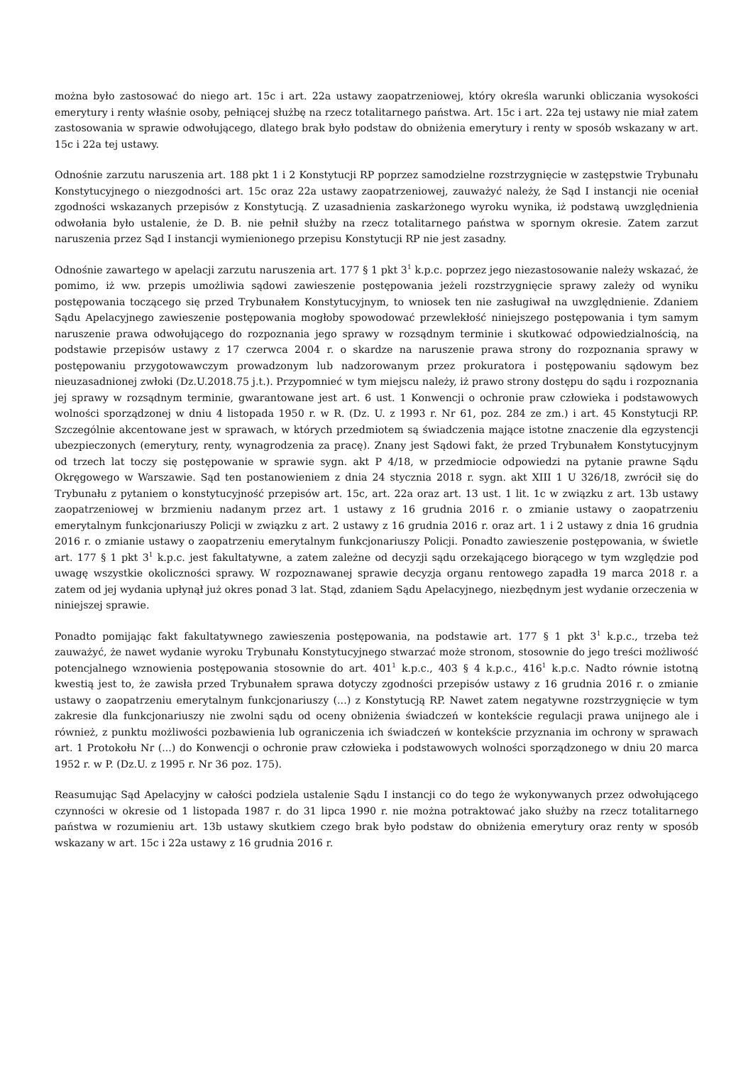można było zastosować do niego art. 15c i art. 22a ustawy zaopatrzeniowej, który określa warunki obliczania wysokości emerytury i renty właśnie osoby, pełniącej służbę na rzecz totalitarnego państwa. Art. 15c i art. 22a tej ustawy nie miał zatem zastosowania w sprawie odwołującego, dlatego brak było podstaw do obniżenia emerytury i renty w sposób wskazany w art. 15c i 22a tej ustawy.
Odnośnie zarzutu naruszenia art. 188 pkt 1 i 2 Konstytucji RP poprzez samodzielne rozstrzygnięcie w zastępstwie Trybunału Konstytucyjnego o niezgodności art. 15c oraz 22a ustawy zaopatrzeniowej, zauważyć należy, że Sąd I instancji nie oceniał zgodności wskazanych przepisów z Konstytucją. Z uzasadnienia zaskarżonego wyroku wynika, iż podstawą uwzględnienia odwołania było ustalenie, że D. B. nie pełnił służby na rzecz totalitarnego państwa w spornym okresie. Zatem zarzut naruszenia przez Sąd I instancji wymienionego przepisu Konstytucji RP nie jest zasadny.
Odnośnie zawartego w apelacji zarzutu naruszenia art. 177 § 1 pkt 3<sup>1</sup> k.p.c. poprzez jego niezastosowanie należy wskazać, że pomimo, iż ww. przepis umożliwia sądowi zawieszenie postępowania jeżeli rozstrzygnięcie sprawy zależy od wyniku postępowania toczącego się przed Trybunałem Konstytucyjnym, to wniosek ten nie zasługiwał na uwzględnienie. Zdaniem Sądu Apelacyjnego zawieszenie postępowania mogłoby spowodować przewlekłość niniejszego postępowania i tym samym naruszenie prawa odwołującego do rozpoznania jego sprawy w rozsądnym terminie i skutkować odpowiedzialnością, na podstawie przepisów ustawy z 17 czerwca 2004 r. o skardze na naruszenie prawa strony do rozpoznania sprawy w postępowaniu przygotowawczym prowadzonym lub nadzorowanym przez prokuratora i postępowaniu sądowym bez nieuzasadnionej zwłoki (Dz.U.2018.75 j.t.). Przypomnieć w tym miejscu należy, iż prawo strony dostępu do sądu i rozpoznania jej sprawy w rozsądnym terminie, gwarantowane jest art. 6 ust. 1 Konwencji o ochronie praw człowieka i podstawowych wolności sporządzonej w dniu 4 listopada 1950 r. w R. (Dz. U. z 1993 r. Nr 61, poz. 284 ze zm.) i art. 45 Konstytucji RP. Szczególnie akcentowane jest w sprawach, w których przedmiotem są świadczenia mające istotne znaczenie dla egzystencji ubezpieczonych (emerytury, renty, wynagrodzenia za pracę). Znany jest Sądowi fakt, że przed Trybunałem Konstytucyjnym od trzech lat toczy się postępowanie w sprawie sygn. akt P 4/18, w przedmiocie odpowiedzi na pytanie prawne Sądu Okręgowego w Warszawie. Sąd ten postanowieniem z dnia 24 stycznia 2018 r. sygn. akt XIII 1 U 326/18, zwrócił się do Trybunału z pytaniem o konstytucyjność przepisów art. 15c, art. 22a oraz art. 13 ust. 1 lit. 1c w związku z art. 13b ustawy zaopatrzeniowej w brzmieniu nadanym przez art. 1 ustawy z 16 grudnia 2016 r. o zmianie ustawy o zaopatrzeniu emerytalnym funkcjonariuszy Policji w związku z art. 2 ustawy z 16 grudnia 2016 r. oraz art. 1 i 2 ustawy z dnia 16 grudnia 2016 r. o zmianie ustawy o zaopatrzeniu emerytalnym funkcjonariuszy Policji. Ponadto zawieszenie postępowania, w świetle art. 177 § 1 pkt 3<sup>1</sup> k.p.c. jest fakultatywne, a zatem zależne od decyzji sądu orzekającego biorącego w tym względzie pod uwagę wszystkie okoliczności sprawy. W rozpoznawanej sprawie decyzja organu rentowego zapadła 19 marca 2018 r. a zatem od jej wydania upłynął już okres ponad 3 lat. Stąd, zdaniem Sądu Apelacyjnego, niezbędnym jest wydanie orzeczenia w niniejszej sprawie.
Ponadto pomijając fakt fakultatywnego zawieszenia postępowania, na podstawie art. 177 § 1 pkt 3<sup>1</sup> k.p.c., trzeba też zauważyć, że nawet wydanie wyroku Trybunału Konstytucyjnego stwarzać może stronom, stosownie do jego treści możliwość potencjalnego wznowienia postępowania stosownie do art. 401<sup>1</sup> k.p.c., 403 § 4 k.p.c., 416<sup>1</sup> k.p.c. Nadto równie istotną kwestią jest to, że zawisła przed Trybunałem sprawa dotyczy zgodności przepisów ustawy z 16 grudnia 2016 r. o zmianie ustawy o zaopatrzeniu emerytalnym funkcjonariuszy (...) z Konstytucją RP. Nawet zatem negatywne rozstrzygnięcie w tym zakresie dla funkcjonariuszy nie zwolni sądu od oceny obniżenia świadczeń w kontekście regulacji prawa unijnego ale i również, z punktu możliwości pozbawienia lub ograniczenia ich świadczeń w kontekście przyznania im ochrony w sprawach art. 1 Protokołu Nr (...) do Konwencji o ochronie praw człowieka i podstawowych wolności sporządzonego w dniu 20 marca 1952 r. w P. (Dz.U. z 1995 r. Nr 36 poz. 175).
Reasumując Sąd Apelacyjny w całości podziela ustalenie Sądu I instancji co do tego że wykonywanych przez odwołującego czynności w okresie od 1 listopada 1987 r. do 31 lipca 1990 r. nie można potraktować jako służby na rzecz totalitarnego państwa w rozumieniu art. 13b ustawy skutkiem czego brak było podstaw do obniżenia emerytury oraz renty w sposób wskazany w art. 15c i 22a ustawy z 16 grudnia 2016 r.